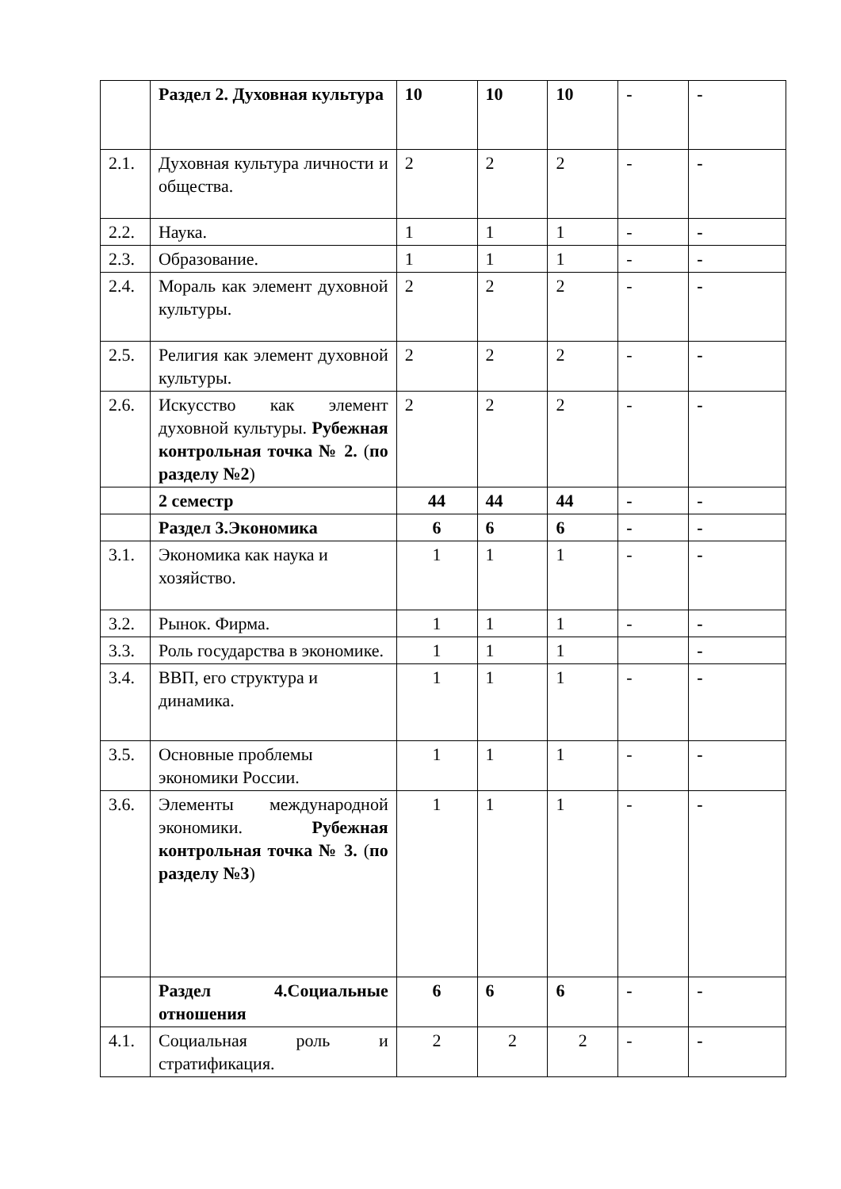| | Раздел 2. Духовная культура | 10 | 10 | 10 | - | - |
| 2.1. | Духовная культура личности и общества. | 2 | 2 | 2 | - | - |
| 2.2. | Наука. | 1 | 1 | 1 | - | - |
| 2.3. | Образование. | 1 | 1 | 1 | - | - |
| 2.4. | Мораль как элемент духовной культуры. | 2 | 2 | 2 | - | - |
| 2.5. | Религия как элемент духовной культуры. | 2 | 2 | 2 | - | - |
| 2.6. | Искусство как элемент духовной культуры. Рубежная контрольная точка № 2. ( по разделу №2 ) | 2 | 2 | 2 | - | - |
| | 2 семестр | 44 | 44 | 44 | - | - |
| | Раздел 3.Экономика | 6 | 6 | 6 | - | - |
| 3.1. | Экономика как наука и хозяйство. | 1 | 1 | 1 | - | - |
| 3.2. | Рынок. Фирма. | 1 | 1 | 1 | - | - |
| 3.3. | Роль государства в экономике. | 1 | 1 | 1 | | - |
| 3.4. | ВВП, его структура и динамика. | 1 | 1 | 1 | - | - |
| 3.5. | Основные проблемы экономики России. | 1 | 1 | 1 | - | - |
| 3.6. | Элементы международной экономики. Рубежная контрольная точка № 3. ( по разделу №3 ) | 1 | 1 | 1 | - | - |
| | Раздел 4.Социальные отношения | 6 | 6 | 6 | - | - |
| 4.1. | Социальная роль и стратификация. | 2 | 2 | 2 | - | - |